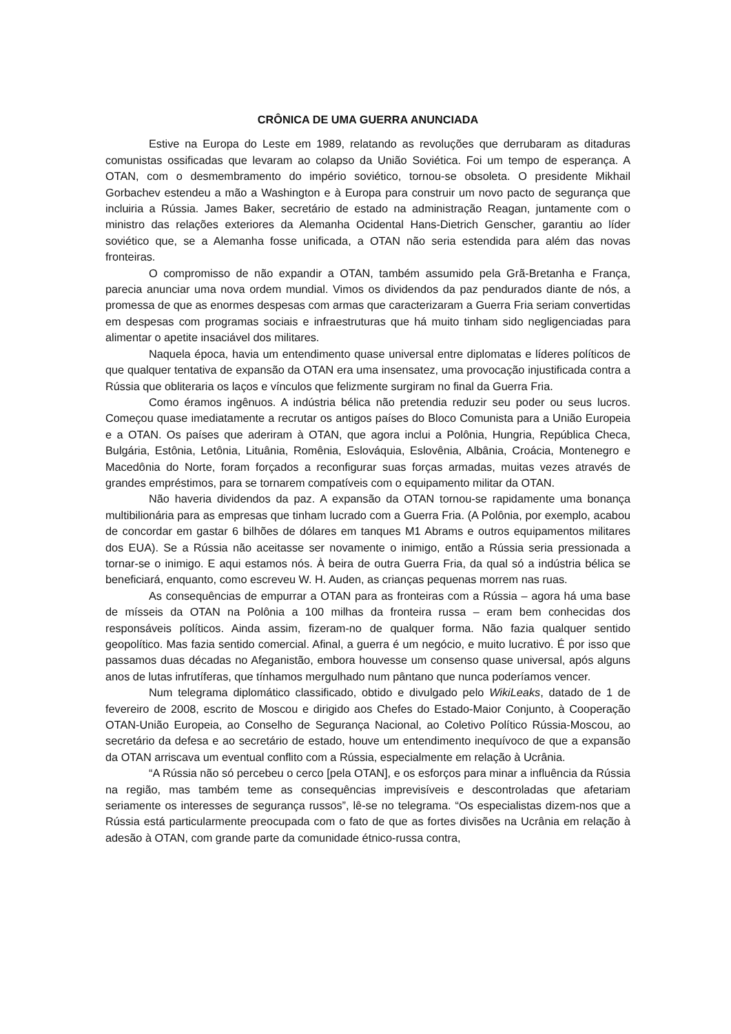CRÔNICA DE UMA GUERRA ANUNCIADA
Estive na Europa do Leste em 1989, relatando as revoluções que derrubaram as ditaduras comunistas ossificadas que levaram ao colapso da União Soviética. Foi um tempo de esperança. A OTAN, com o desmembramento do império soviético, tornou-se obsoleta. O presidente Mikhail Gorbachev estendeu a mão a Washington e à Europa para construir um novo pacto de segurança que incluiria a Rússia. James Baker, secretário de estado na administração Reagan, juntamente com o ministro das relações exteriores da Alemanha Ocidental Hans-Dietrich Genscher, garantiu ao líder soviético que, se a Alemanha fosse unificada, a OTAN não seria estendida para além das novas fronteiras.
O compromisso de não expandir a OTAN, também assumido pela Grã-Bretanha e França, parecia anunciar uma nova ordem mundial. Vimos os dividendos da paz pendurados diante de nós, a promessa de que as enormes despesas com armas que caracterizaram a Guerra Fria seriam convertidas em despesas com programas sociais e infraestruturas que há muito tinham sido negligenciadas para alimentar o apetite insaciável dos militares.
Naquela época, havia um entendimento quase universal entre diplomatas e líderes políticos de que qualquer tentativa de expansão da OTAN era uma insensatez, uma provocação injustificada contra a Rússia que obliteraria os laços e vínculos que felizmente surgiram no final da Guerra Fria.
Como éramos ingênuos. A indústria bélica não pretendia reduzir seu poder ou seus lucros. Começou quase imediatamente a recrutar os antigos países do Bloco Comunista para a União Europeia e a OTAN. Os países que aderiram à OTAN, que agora inclui a Polônia, Hungria, República Checa, Bulgária, Estônia, Letônia, Lituânia, Romênia, Eslováquia, Eslovênia, Albânia, Croácia, Montenegro e Macedônia do Norte, foram forçados a reconfigurar suas forças armadas, muitas vezes através de grandes empréstimos, para se tornarem compatíveis com o equipamento militar da OTAN.
Não haveria dividendos da paz. A expansão da OTAN tornou-se rapidamente uma bonança multibilionária para as empresas que tinham lucrado com a Guerra Fria. (A Polônia, por exemplo, acabou de concordar em gastar 6 bilhões de dólares em tanques M1 Abrams e outros equipamentos militares dos EUA). Se a Rússia não aceitasse ser novamente o inimigo, então a Rússia seria pressionada a tornar-se o inimigo. E aqui estamos nós. À beira de outra Guerra Fria, da qual só a indústria bélica se beneficiará, enquanto, como escreveu W. H. Auden, as crianças pequenas morrem nas ruas.
As consequências de empurrar a OTAN para as fronteiras com a Rússia – agora há uma base de mísseis da OTAN na Polônia a 100 milhas da fronteira russa – eram bem conhecidas dos responsáveis políticos. Ainda assim, fizeram-no de qualquer forma. Não fazia qualquer sentido geopolítico. Mas fazia sentido comercial. Afinal, a guerra é um negócio, e muito lucrativo. É por isso que passamos duas décadas no Afeganistão, embora houvesse um consenso quase universal, após alguns anos de lutas infrutíferas, que tínhamos mergulhado num pântano que nunca poderíamos vencer.
Num telegrama diplomático classificado, obtido e divulgado pelo WikiLeaks, datado de 1 de fevereiro de 2008, escrito de Moscou e dirigido aos Chefes do Estado-Maior Conjunto, à Cooperação OTAN-União Europeia, ao Conselho de Segurança Nacional, ao Coletivo Político Rússia-Moscou, ao secretário da defesa e ao secretário de estado, houve um entendimento inequívoco de que a expansão da OTAN arriscava um eventual conflito com a Rússia, especialmente em relação à Ucrânia.
“A Rússia não só percebeu o cerco [pela OTAN], e os esforços para minar a influência da Rússia na região, mas também teme as consequências imprevisíveis e descontroladas que afetariam seriamente os interesses de segurança russos”, lê-se no telegrama. “Os especialistas dizem-nos que a Rússia está particularmente preocupada com o fato de que as fortes divisões na Ucrânia em relação à adesão à OTAN, com grande parte da comunidade étnico-russa contra,